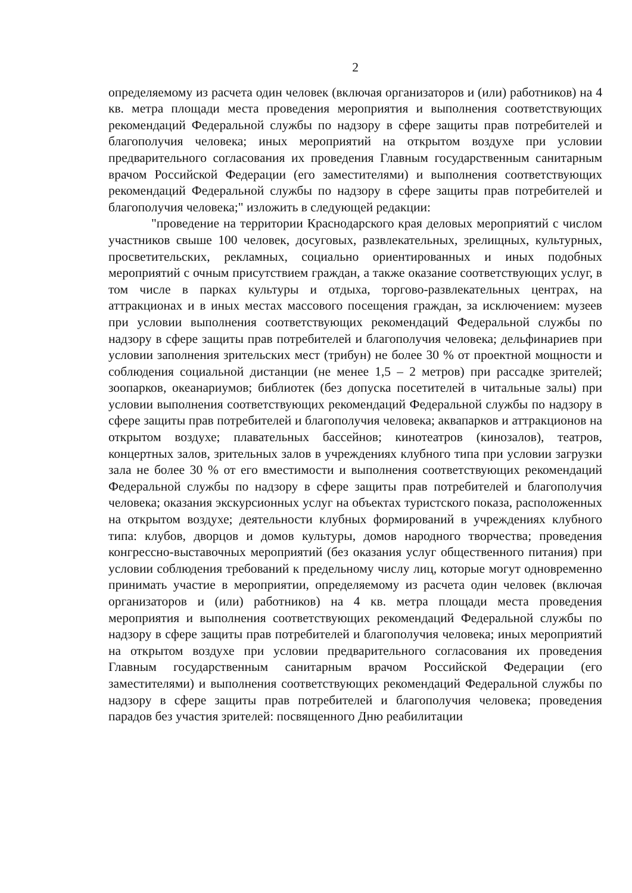2
определяемому из расчета один человек (включая организаторов и (или) работников) на 4 кв. метра площади места проведения мероприятия и выполнения соответствующих рекомендаций Федеральной службы по надзору в сфере защиты прав потребителей и благополучия человека; иных мероприятий на открытом воздухе при условии предварительного согласования их проведения Главным государственным санитарным врачом Российской Федерации (его заместителями) и выполнения соответствующих рекомендаций Федеральной службы по надзору в сфере защиты прав потребителей и благополучия человека;" изложить в следующей редакции:
"проведение на территории Краснодарского края деловых мероприятий с числом участников свыше 100 человек, досуговых, развлекательных, зрелищных, культурных, просветительских, рекламных, социально ориентированных и иных подобных мероприятий с очным присутствием граждан, а также оказание соответствующих услуг, в том числе в парках культуры и отдыха, торгово-развлекательных центрах, на аттракционах и в иных местах массового посещения граждан, за исключением: музеев при условии выполнения соответствующих рекомендаций Федеральной службы по надзору в сфере защиты прав потребителей и благополучия человека; дельфинариев при условии заполнения зрительских мест (трибун) не более 30 % от проектной мощности и соблюдения социальной дистанции (не менее 1,5 – 2 метров) при рассадке зрителей; зоопарков, океанариумов; библиотек (без допуска посетителей в читальные залы) при условии выполнения соответствующих рекомендаций Федеральной службы по надзору в сфере защиты прав потребителей и благополучия человека; аквапарков и аттракционов на открытом воздухе; плавательных бассейнов; кинотеатров (кинозалов), театров, концертных залов, зрительных залов в учреждениях клубного типа при условии загрузки зала не более 30 % от его вместимости и выполнения соответствующих рекомендаций Федеральной службы по надзору в сфере защиты прав потребителей и благополучия человека; оказания экскурсионных услуг на объектах туристского показа, расположенных на открытом воздухе; деятельности клубных формирований в учреждениях клубного типа: клубов, дворцов и домов культуры, домов народного творчества; проведения конгрессно-выставочных мероприятий (без оказания услуг общественного питания) при условии соблюдения требований к предельному числу лиц, которые могут одновременно принимать участие в мероприятии, определяемому из расчета один человек (включая организаторов и (или) работников) на 4 кв. метра площади места проведения мероприятия и выполнения соответствующих рекомендаций Федеральной службы по надзору в сфере защиты прав потребителей и благополучия человека; иных мероприятий на открытом воздухе при условии предварительного согласования их проведения Главным государственным санитарным врачом Российской Федерации (его заместителями) и выполнения соответствующих рекомендаций Федеральной службы по надзору в сфере защиты прав потребителей и благополучия человека; проведения парадов без участия зрителей: посвященного Дню реабилитации